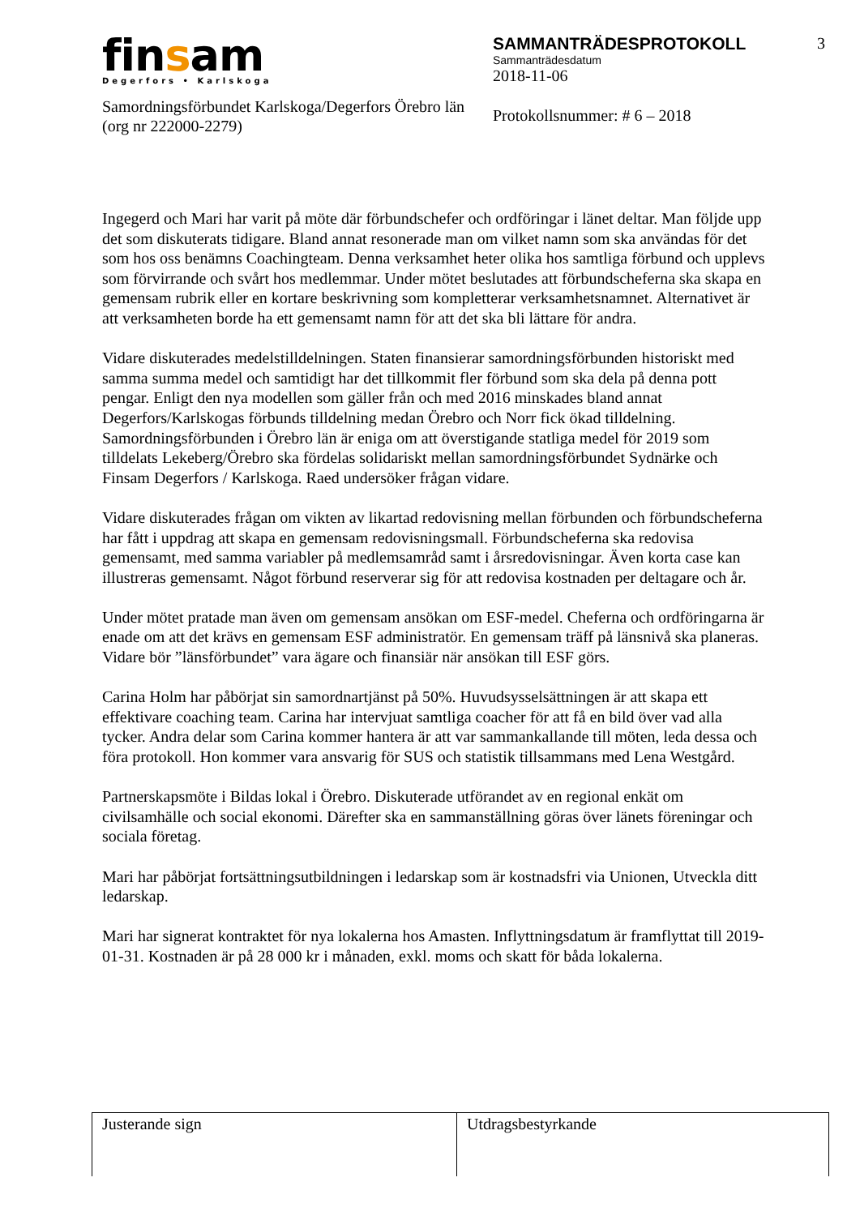finsam
Degerfors • Karlskoga
Samordningsförbundet Karlskoga/Degerfors Örebro län (org nr 222000-2279)
SAMMANTRÄDESPROTOKOLL
Sammanträdesdatum
2018-11-06
Protokollsnummer: # 6 – 2018
3
Ingegerd och Mari har varit på möte där förbundschefer och ordföringar i länet deltar. Man följde upp det som diskuterats tidigare. Bland annat resonerade man om vilket namn som ska användas för det som hos oss benämns Coachingteam. Denna verksamhet heter olika hos samtliga förbund och upplevs som förvirrande och svårt hos medlemmar. Under mötet beslutades att förbundscheferna ska skapa en gemensam rubrik eller en kortare beskrivning som kompletterar verksamhetsnamnet. Alternativet är att verksamheten borde ha ett gemensamt namn för att det ska bli lättare för andra.
Vidare diskuterades medelstilldelningen. Staten finansierar samordningsförbunden historiskt med samma summa medel och samtidigt har det tillkommit fler förbund som ska dela på denna pott pengar. Enligt den nya modellen som gäller från och med 2016 minskades bland annat Degerfors/Karlskogas förbunds tilldelning medan Örebro och Norr fick ökad tilldelning. Samordningsförbunden i Örebro län är eniga om att överstigande statliga medel för 2019 som tilldelats Lekeberg/Örebro ska fördelas solidariskt mellan samordningsförbundet Sydnärke och Finsam Degerfors / Karlskoga. Raed undersöker frågan vidare.
Vidare diskuterades frågan om vikten av likartad redovisning mellan förbunden och förbundscheferna har fått i uppdrag att skapa en gemensam redovisningsmall. Förbundscheferna ska redovisa gemensamt, med samma variabler på medlemsamråd samt i årsredovisningar. Även korta case kan illustreras gemensamt. Något förbund reserverar sig för att redovisa kostnaden per deltagare och år.
Under mötet pratade man även om gemensam ansökan om ESF-medel. Cheferna och ordföringarna är enade om att det krävs en gemensam ESF administratör. En gemensam träff på länsnivå ska planeras. Vidare bör ”länsförbundet” vara ägare och finansiär när ansökan till ESF görs.
Carina Holm har påbörjat sin samordnartjänst på 50%. Huvudsysselsättningen är att skapa ett effektivare coaching team. Carina har intervjuat samtliga coacher för att få en bild över vad alla tycker. Andra delar som Carina kommer hantera är att var sammankallande till möten, leda dessa och föra protokoll. Hon kommer vara ansvarig för SUS och statistik tillsammans med Lena Westgård.
Partnerskapsmöte i Bildas lokal i Örebro. Diskuterade utförandet av en regional enkät om civilsamhälle och social ekonomi. Därefter ska en sammanställning göras över länets föreningar och sociala företag.
Mari har påbörjat fortsättningsutbildningen i ledarskap som är kostnadsfri via Unionen, Utveckla ditt ledarskap.
Mari har signerat kontraktet för nya lokalerna hos Amasten. Inflyttningsdatum är framflyttat till 2019-01-31. Kostnaden är på 28 000 kr i månaden, exkl. moms och skatt för båda lokalerna.
Justerande sign Utdragsbestyrkande